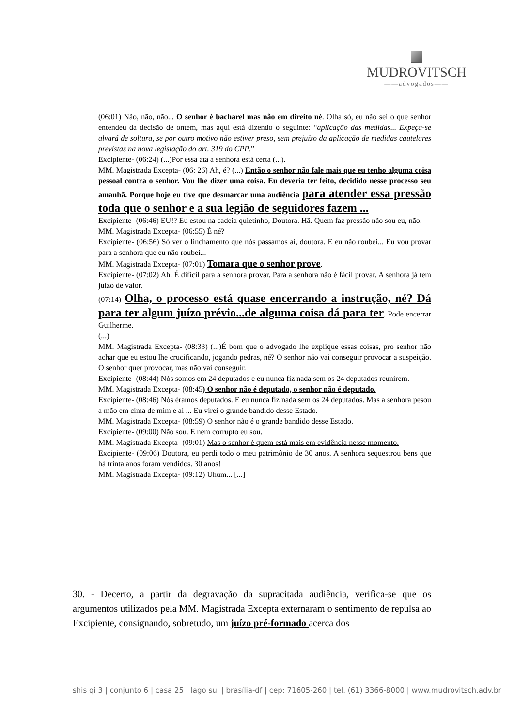MUDROVITSCH
——advogados——
(06:01) Não, não, não... O senhor é bacharel mas não em direito né. Olha só, eu não sei o que senhor entendeu da decisão de ontem, mas aqui está dizendo o seguinte: “aplicação das medidas... Expeça-se alvará de soltura, se por outro motivo não estiver preso, sem prejuízo da aplicação de medidas cautelares previstas na nova legislação do art. 319 do CPP.”
Excipiente- (06:24) (...)Por essa ata a senhora está certa (...).
MM. Magistrada Excepta- (06: 26) Ah, é? (...) Então o senhor não fale mais que eu tenho alguma coisa pessoal contra o senhor. Vou lhe dizer uma coisa. Eu deveria ter feito, decidido nesse processo seu amanhã. Porque hoje eu tive que desmarcar uma audiência para atender essa pressão toda que o senhor e a sua legião de seguidores fazem ...
Excipiente- (06:46) EU!? Eu estou na cadeia quietinho, Doutora. Hã. Quem faz pressão não sou eu, não.
MM. Magistrada Excepta- (06:55) É né?
Excipiente- (06:56) Só ver o linchamento que nós passamos aí, doutora. E eu não roubei... Eu vou provar para a senhora que eu não roubei...
MM. Magistrada Excepta- (07:01) Tomara que o senhor prove.
Excipiente- (07:02) Ah. É difícil para a senhora provar. Para a senhora não é fácil provar. A senhora já tem juízo de valor.
(07:14) Olha, o processo está quase encerrando a instrução, né? Dá para ter algum juízo prévio...de alguma coisa dá para ter. Pode encerrar Guilherme.
(...)
MM. Magistrada Excepta- (08:33) (...)É bom que o advogado lhe explique essas coisas, pro senhor não achar que eu estou lhe crucificando, jogando pedras, né? O senhor não vai conseguir provocar a suspeição. O senhor quer provocar, mas não vai conseguir.
Excipiente- (08:44) Nós somos em 24 deputados e eu nunca fiz nada sem os 24 deputados reunirem.
MM. Magistrada Excepta- (08:45) O senhor não é deputado, o senhor não é deputado.
Excipiente- (08:46) Nós éramos deputados. E eu nunca fiz nada sem os 24 deputados. Mas a senhora pesou a mão em cima de mim e aí ... Eu virei o grande bandido desse Estado.
MM. Magistrada Excepta- (08:59) O senhor não é o grande bandido desse Estado.
Excipiente- (09:00) Não sou. E nem corrupto eu sou.
MM. Magistrada Excepta- (09:01) Mas o senhor é quem está mais em evidência nesse momento.
Excipiente- (09:06) Doutora, eu perdi todo o meu patrimônio de 30 anos. A senhora sequestrou bens que há trinta anos foram vendidos. 30 anos!
MM. Magistrada Excepta- (09:12) Uhum... [...]
30. - Decerto, a partir da degravação da supracitada audiência, verifica-se que os argumentos utilizados pela MM. Magistrada Excepta externaram o sentimento de repulsa ao Excipiente, consignando, sobretudo, um juízo pré-formado acerca dos
shis qi 3 | conjunto 6 | casa 25 | lago sul | brasília-df | cep: 71605-260 | tel. (61) 3366-8000 | www.mudrovitsch.adv.br